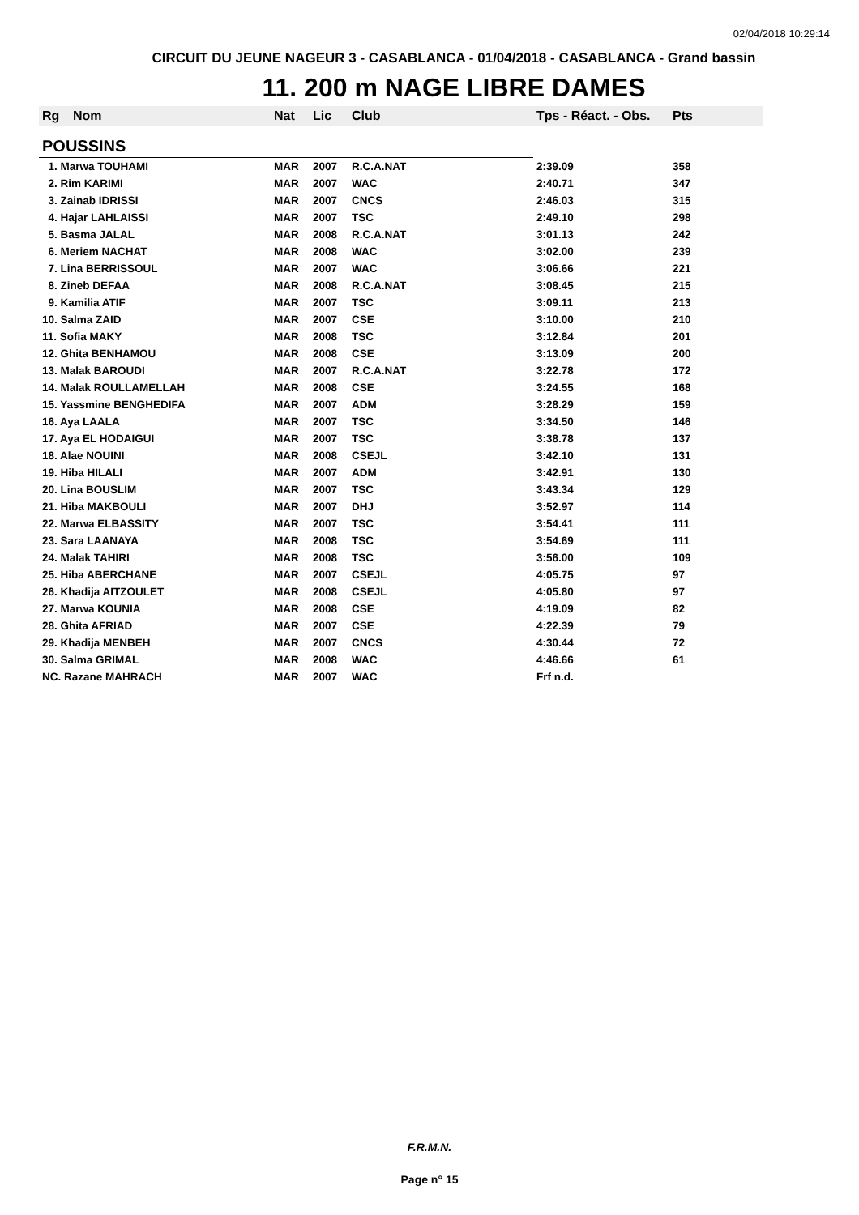02/04/2018 10:29:14
CIRCUIT DU JEUNE NAGEUR 3 - CASABLANCA - 01/04/2018 - CASABLANCA - Grand bassin
11. 200 m NAGE LIBRE DAMES
| Rg | Nom | Nat | Lic | Club | Tps - Réact. - Obs. | Pts |
| --- | --- | --- | --- | --- | --- | --- |
| POUSSINS | | | | | | |
| 1. Marwa TOUHAMI | | MAR | 2007 | R.C.A.NAT | 2:39.09 | 358 |
| 2. Rim KARIMI | | MAR | 2007 | WAC | 2:40.71 | 347 |
| 3. Zainab IDRISSI | | MAR | 2007 | CNCS | 2:46.03 | 315 |
| 4. Hajar LAHLAISSI | | MAR | 2007 | TSC | 2:49.10 | 298 |
| 5. Basma JALAL | | MAR | 2008 | R.C.A.NAT | 3:01.13 | 242 |
| 6. Meriem NACHAT | | MAR | 2008 | WAC | 3:02.00 | 239 |
| 7. Lina BERRISSOUL | | MAR | 2007 | WAC | 3:06.66 | 221 |
| 8. Zineb DEFAA | | MAR | 2008 | R.C.A.NAT | 3:08.45 | 215 |
| 9. Kamilia ATIF | | MAR | 2007 | TSC | 3:09.11 | 213 |
| 10. Salma ZAID | | MAR | 2007 | CSE | 3:10.00 | 210 |
| 11. Sofia MAKY | | MAR | 2008 | TSC | 3:12.84 | 201 |
| 12. Ghita BENHAMOU | | MAR | 2008 | CSE | 3:13.09 | 200 |
| 13. Malak BAROUDI | | MAR | 2007 | R.C.A.NAT | 3:22.78 | 172 |
| 14. Malak ROULLAMELLAH | | MAR | 2008 | CSE | 3:24.55 | 168 |
| 15. Yassmine BENGHEDIFA | | MAR | 2007 | ADM | 3:28.29 | 159 |
| 16. Aya LAALA | | MAR | 2007 | TSC | 3:34.50 | 146 |
| 17. Aya EL HODAIGUI | | MAR | 2007 | TSC | 3:38.78 | 137 |
| 18. Alae NOUINI | | MAR | 2008 | CSEJL | 3:42.10 | 131 |
| 19. Hiba HILALI | | MAR | 2007 | ADM | 3:42.91 | 130 |
| 20. Lina BOUSLIM | | MAR | 2007 | TSC | 3:43.34 | 129 |
| 21. Hiba MAKBOULI | | MAR | 2007 | DHJ | 3:52.97 | 114 |
| 22. Marwa ELBASSITY | | MAR | 2007 | TSC | 3:54.41 | 111 |
| 23. Sara LAANAYA | | MAR | 2008 | TSC | 3:54.69 | 111 |
| 24. Malak TAHIRI | | MAR | 2008 | TSC | 3:56.00 | 109 |
| 25. Hiba ABERCHANE | | MAR | 2007 | CSEJL | 4:05.75 | 97 |
| 26. Khadija AITZOULET | | MAR | 2008 | CSEJL | 4:05.80 | 97 |
| 27. Marwa KOUNIA | | MAR | 2008 | CSE | 4:19.09 | 82 |
| 28. Ghita AFRIAD | | MAR | 2007 | CSE | 4:22.39 | 79 |
| 29. Khadija MENBEH | | MAR | 2007 | CNCS | 4:30.44 | 72 |
| 30. Salma GRIMAL | | MAR | 2008 | WAC | 4:46.66 | 61 |
| NC. Razane MAHRACH | | MAR | 2007 | WAC | Frf n.d. | |
F.R.M.N.
Page n° 15